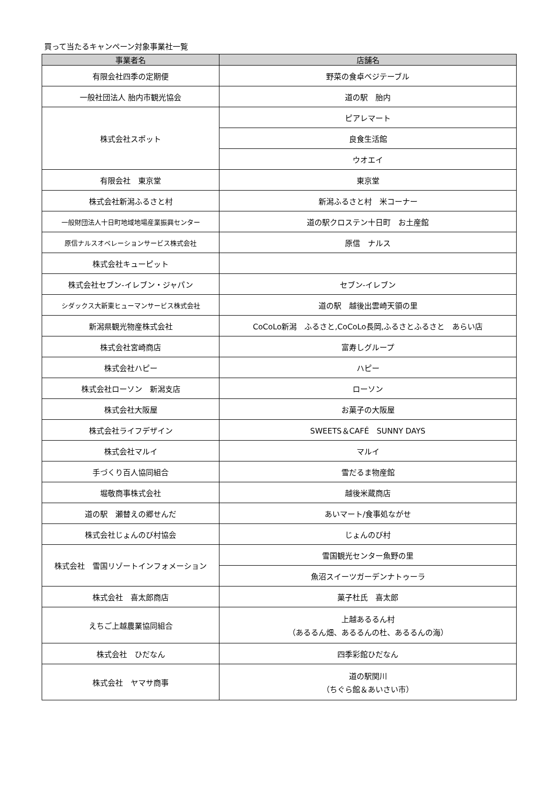買って当たるキャンペーン対象事業社一覧
| 事業者名 | 店舗名 |
| --- | --- |
| 有限会社四季の定期便 | 野菜の食卓ベジテーブル |
| 一般社団法人 胎内市観光協会 | 道の駅 胎内 |
| 株式会社スポット | ピアレマート |
| | 良食生活館 |
| | ウオエイ |
| 有限会社 東京堂 | 東京堂 |
| 株式会社新潟ふるさと村 | 新潟ふるさと村 米コーナー |
| 一般財団法人十日町地域地場産業振興センター | 道の駅クロステン十日町 お土産館 |
| 原信ナルスオペレーションサービス株式会社 | 原信 ナルス |
| 株式会社キューピット | |
| 株式会社セブン‐イレブン・ジャパン | セブン‐イレブン |
| シダックス大新東ヒューマンサービス株式会社 | 道の駅 越後出雲崎天領の里 |
| 新潟県観光物産株式会社 | CoCoLo新潟 ふるさと,CoCoLo長岡,ふるさとふるさと あらい店 |
| 株式会社宮崎商店 | 富寿しグループ |
| 株式会社ハピー | ハピー |
| 株式会社ローソン 新潟支店 | ローソン |
| 株式会社大阪屋 | お菓子の大阪屋 |
| 株式会社ライフデザイン | SWEETS＆CAFÉ SUNNY DAYS |
| 株式会社マルイ | マルイ |
| 手づくり百人協同組合 | 雪だるま物産館 |
| 堀敬商事株式会社 | 越後米蔵商店 |
| 道の駅 瀬替えの郷せんだ | あいマート/食事処ながせ |
| 株式会社じょんのび村協会 | じょんのび村 |
| 株式会社 雪国リゾートインフォメーション | 雪国観光センター魚野の里 |
| | 魚沼スイーツガーデンナトゥーラ |
| 株式会社 喜太郎商店 | 菓子杜氏 喜太郎 |
| えちご上越農業協同組合 | 上越あるるん村 （あるるん畑、あるるんの杜、あるるんの海） |
| 株式会社 ひだなん | 四季彩館ひだなん |
| 株式会社 ヤマサ商事 | 道の駅関川 （ちぐら館＆あいさい市） |